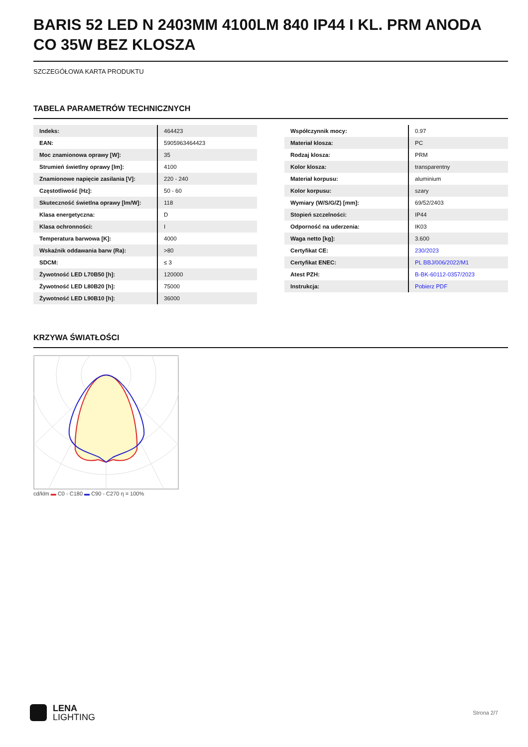BARIS 52 LED N 2403MM 4100LM 840 IP44 I KL. PRM ANODA CO 35W BEZ KLOSZA
SZCZEGÓŁOWA KARTA PRODUKTU
TABELA PARAMETRÓW TECHNICZNYCH
| Indeks: | 464423 |
| EAN: | 5905963464423 |
| Moc znamionowa oprawy [W]: | 35 |
| Strumień świetlny oprawy [lm]: | 4100 |
| Znamionowe napięcie zasilania [V]: | 220 - 240 |
| Częstotliwość [Hz]: | 50 - 60 |
| Skuteczność świetlna oprawy [lm/W]: | 118 |
| Klasa energetyczna: | D |
| Klasa ochronności: | I |
| Temperatura barwowa [K]: | 4000 |
| Wskaźnik oddawania barw (Ra): | >80 |
| SDCM: | ≤ 3 |
| Żywotność LED L70B50 [h]: | 120000 |
| Żywotność LED L80B20 [h]: | 75000 |
| Żywotność LED L90B10 [h]: | 36000 |
| Współczynnik mocy: | 0.97 |
| Materiał klosza: | PC |
| Rodzaj klosza: | PRM |
| Kolor klosza: | transparentny |
| Materiał korpusu: | aluminium |
| Kolor korpusu: | szary |
| Wymiary (W/S/G/Z) [mm]: | 69/52/2403 |
| Stopień szczelności: | IP44 |
| Odporność na uderzenia: | IK03 |
| Waga netto [kg]: | 3.600 |
| Certyfikat CE: | 230/2023 |
| Certyfikat ENEC: | PL BBJ/006/2022/M1 |
| Atest PZH: | B-BK-60112-0357/2023 |
| Instrukcja: | Pobierz PDF |
KRZYWA ŚWIATŁOŚCI
cd/klm ▬ C0 - C180 ▬ C90 - C270 η = 100%
LENA
LIGHTING
Strona 2/7